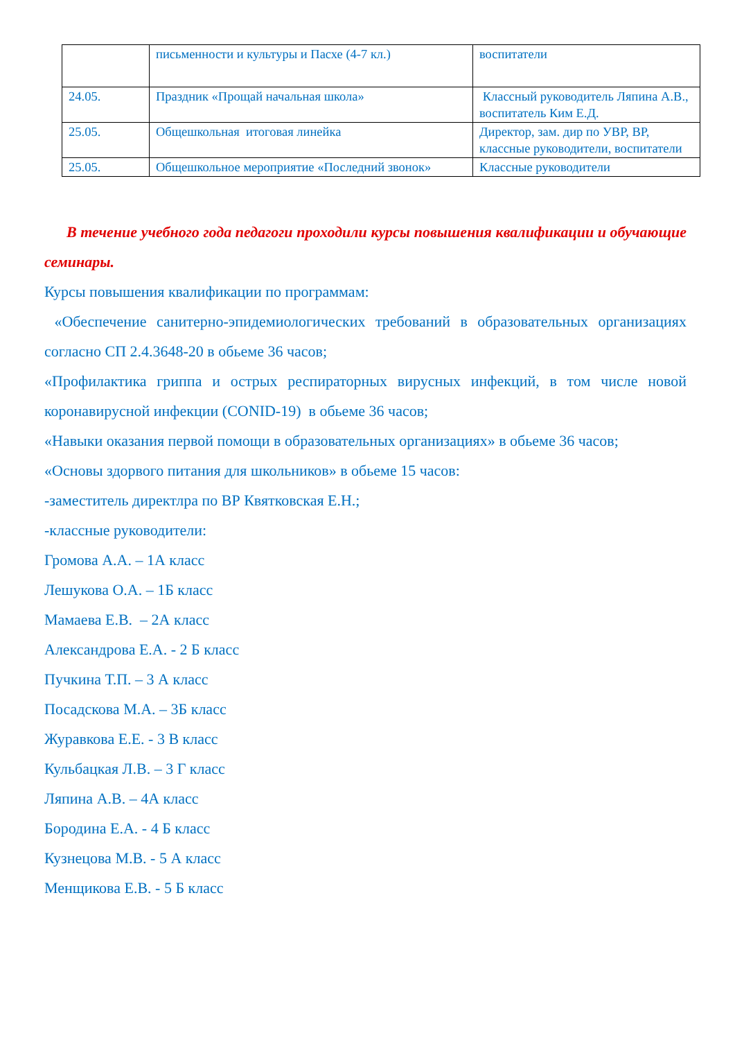| | письменности и культуры и Пасхе (4-7 кл.) | воспитатели |
| 24.05. | Праздник «Прощай начальная школа» | Классный руководитель Ляпина А.В., воспитатель Ким Е.Д. |
| 25.05. | Общешкольная итоговая линейка | Директор, зам. дир по УВР, ВР, классные руководители, воспитатели |
| 25.05. | Общешкольное мероприятие «Последний звонок» | Классные руководители |
В течение учебного года педагоги проходили курсы повышения квалификации и обучающие семинары.
Курсы повышения квалификации по программам:
«Обеспечение санитерно-эпидемиологических требований в образовательных организациях согласно СП 2.4.3648-20 в обьеме 36 часов;
«Профилактика гриппа и острых респираторных вирусных инфекций, в том числе новой коронавирусной инфекции (CONID-19) в обьеме 36 часов;
«Навыки оказания первой помощи в образовательных организациях» в обьеме 36 часов;
«Основы здорвого питания для школьников» в обьеме 15 часов:
-заместитель директлра по ВР Квятковская Е.Н.;
-классные руководители:
Громова А.А. – 1А класс
Лешукова О.А. – 1Б класс
Мамаева Е.В. – 2А класс
Александрова Е.А. - 2 Б класс
Пучкина Т.П. – 3 А класс
Посадскова М.А. – 3Б класс
Журавкова Е.Е. - 3 В класс
Кульбацкая Л.В. – 3 Г класс
Ляпина А.В. – 4А класс
Бородина Е.А. - 4 Б класс
Кузнецова М.В. - 5 А класс
Менщикова Е.В. - 5 Б класс